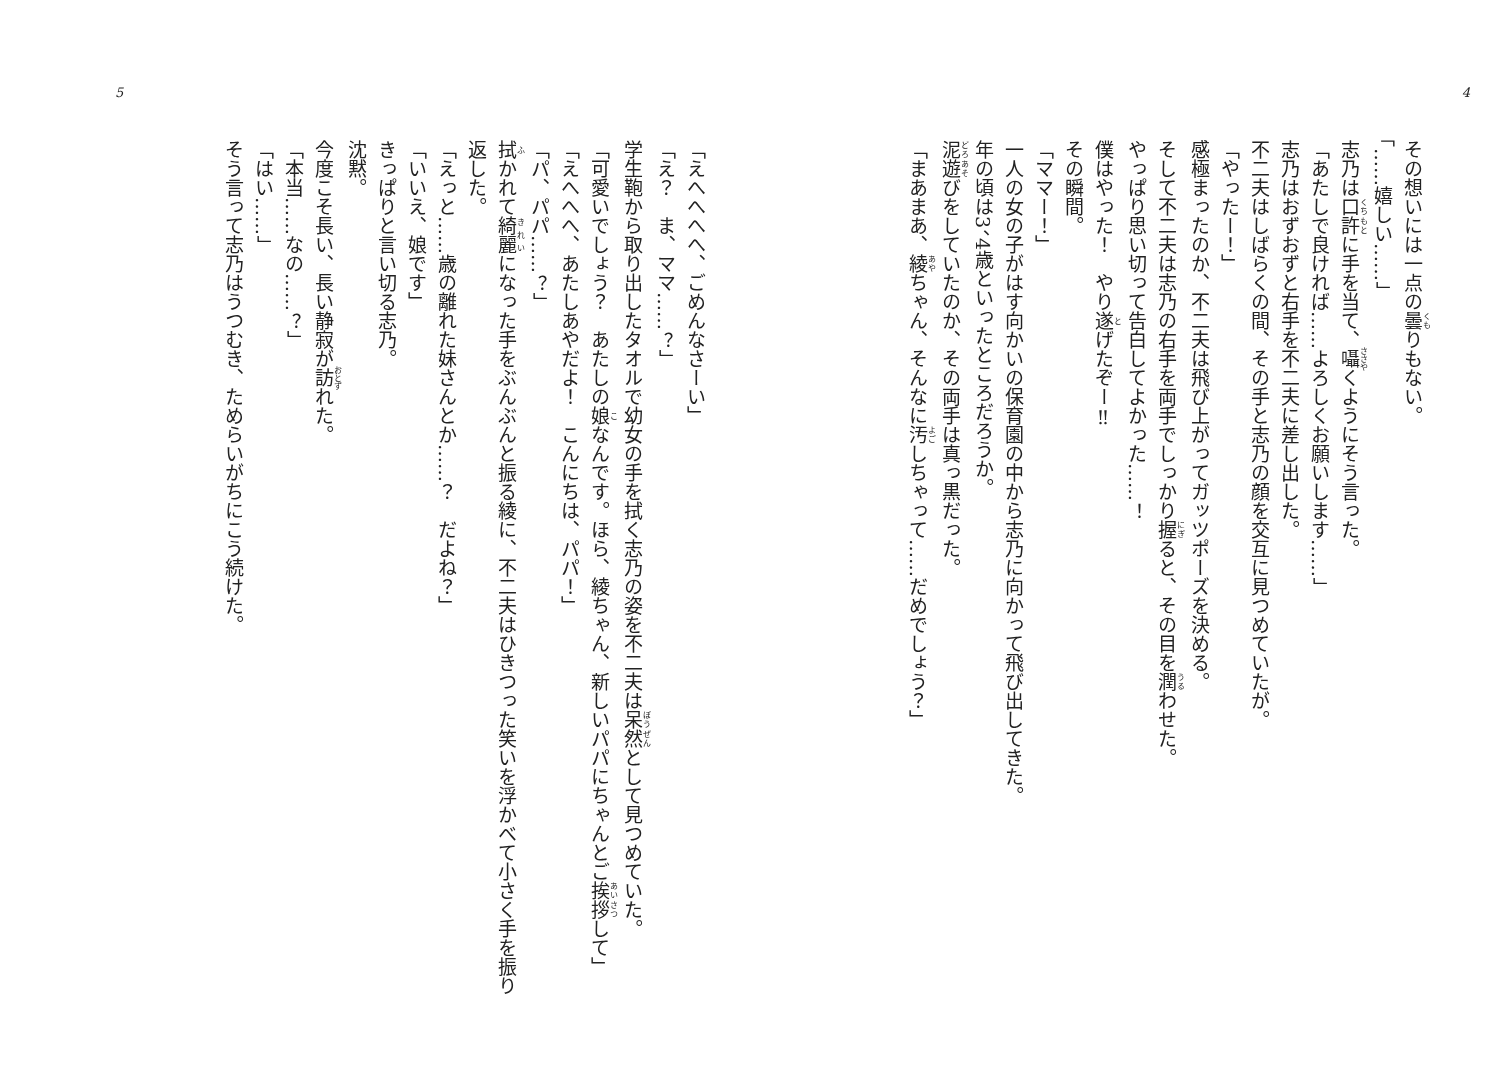4
その想いには一点の曇りもない。
「……嬉しい……」
志乃は口許に手を当て、囁くようにそう言った。
「あたしで良ければ……よろしくお願いします……」
志乃はおずおずと右手を不二夫に差し出した。
不二夫はしばらくの間、その手と志乃の顔を交互に見つめていたが。
「やったー！」
感極まったのか、不二夫は飛び上がってガッツポーズを決める。
そして不二夫は志乃の右手を両手でしっかり握ると、その目を潤わせた。
やっぱり思い切って告白してよかった……！
僕はやった！　やり遂げたぞー‼
その瞬間。
「ママー！」
一人の女の子がはす向かいの保育園の中から志乃に向かって飛び出してきた。
年の頃は3、4歳といったところだろうか。
泥遊びをしていたのか、その両手は真っ黒だった。
「まあまあ、綾ちゃん、そんなに汚しちゃって……だめでしょう？」
5
「えへへへへ、ごめんなさーい」
「え？　ま、ママ……？」
学生鞄から取り出したタオルで幼女の手を拭く志乃の姿を不二夫は呆然として見つめていた。
「可愛いでしょう？　あたしの娘なんです。ほら、綾ちゃん、新しいパパにちゃんとご挨拶して」
「えへへへ、あたしあやだよ！　こんにちは、パパ！」
「パ、パパ……？」
拭かれて綺麗になった手をぶんぶんと振る綾に、不二夫はひきつった笑いを浮かべて小さく手を振り返した。
「えっと……歳の離れた妹さんとか……？　だよね？」
「いいえ、娘です」
きっぱりと言い切る志乃。
沈黙。
今度こそ長い、長い静寂が訪れた。
「本当……なの……？」
「はい……」
そう言って志乃はうつむき、ためらいがちにこう続けた。